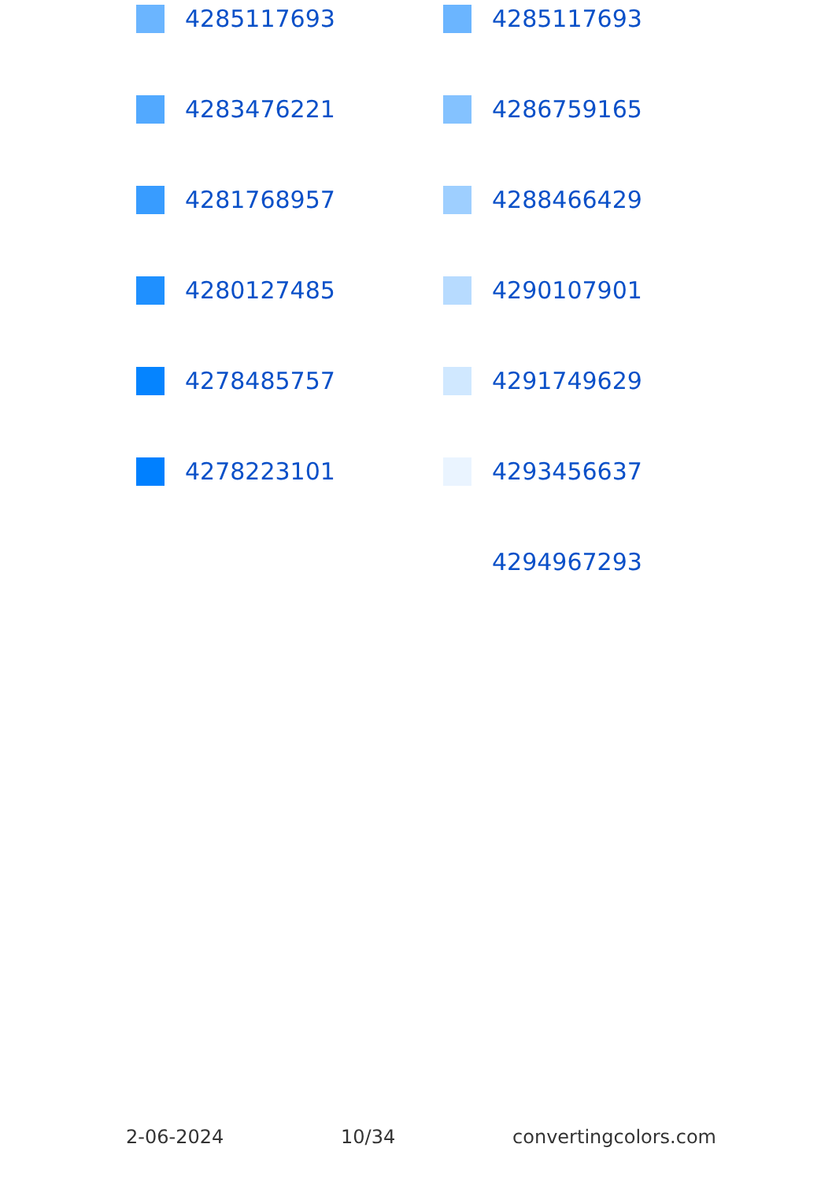4285117693
4285117693
4283476221
4286759165
4281768957
4288466429
4280127485
4290107901
4278485757
4291749629
4278223101
4293456637
4294967293
2-06-2024 10/34 convertingcolors.com